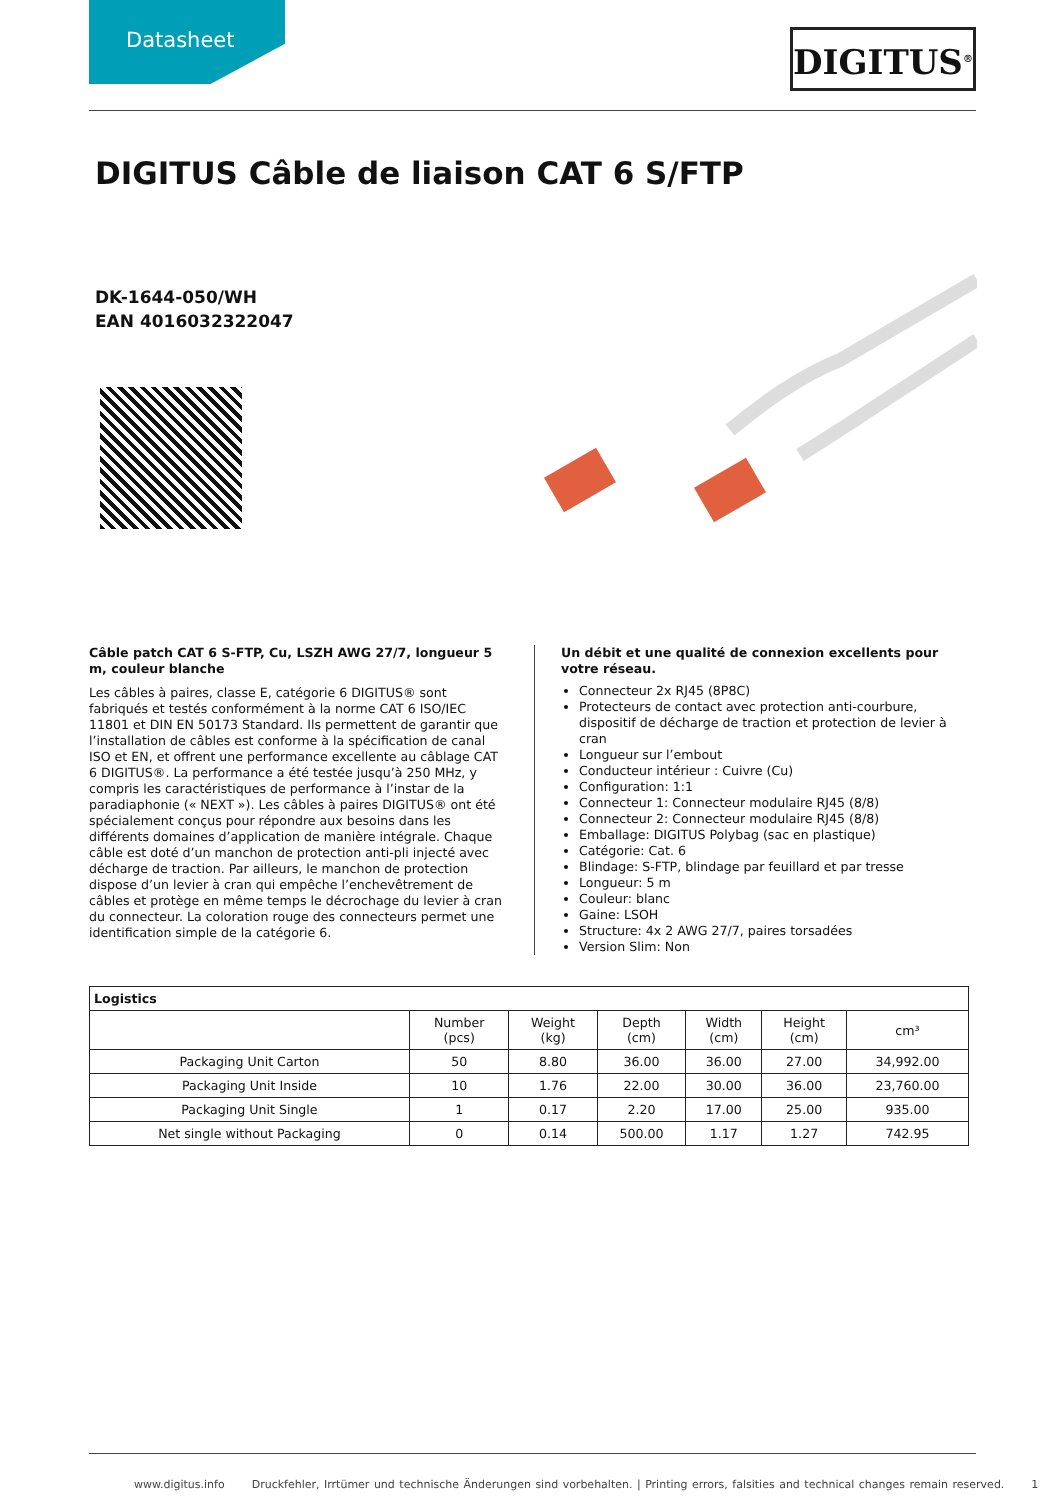Datasheet
DIGITUS<sup>®</sup>
DIGITUS Câble de liaison CAT 6 S/FTP
DK-1644-050/WH
EAN 4016032322047
Câble patch CAT 6 S-FTP, Cu, LSZH AWG 27/7, longueur 5 m, couleur blanche
Les câbles à paires, classe E, catégorie 6 DIGITUS® sont fabriqués et testés conformément à la norme CAT 6 ISO/IEC 11801 et DIN EN 50173 Standard. Ils permettent de garantir que l’installation de câbles est conforme à la spécification de canal ISO et EN, et offrent une performance excellente au câblage CAT 6 DIGITUS®. La performance a été testée jusqu’à 250 MHz, y compris les caractéristiques de performance à l’instar de la paradiaphonie (« NEXT »). Les câbles à paires DIGITUS® ont été spécialement conçus pour répondre aux besoins dans les différents domaines d’application de manière intégrale. Chaque câble est doté d’un manchon de protection anti-pli injecté avec décharge de traction. Par ailleurs, le manchon de protection dispose d’un levier à cran qui empêche l’enchevêtrement de câbles et protège en même temps le décrochage du levier à cran du connecteur. La coloration rouge des connecteurs permet une identification simple de la catégorie 6.
Un débit et une qualité de connexion excellents pour votre réseau.
Connecteur 2x RJ45 (8P8C)
Protecteurs de contact avec protection anti-courbure, dispositif de décharge de traction et protection de levier à cran
Longueur sur l’embout
Conducteur intérieur : Cuivre (Cu)
Configuration: 1:1
Connecteur 1: Connecteur modulaire RJ45 (8/8)
Connecteur 2: Connecteur modulaire RJ45 (8/8)
Emballage: DIGITUS Polybag (sac en plastique)
Catégorie: Cat. 6
Blindage: S-FTP, blindage par feuillard et par tresse
Longueur: 5 m
Couleur: blanc
Gaine: LSOH
Structure: 4x 2 AWG 27/7, paires torsadées
Version Slim: Non
| Logistics | | | | | | |
| --- | --- | --- | --- | --- | --- | --- |
| | Number (pcs) | Weight (kg) | Depth (cm) | Width (cm) | Height (cm) | cm³ |
| Packaging Unit Carton | 50 | 8.80 | 36.00 | 36.00 | 27.00 | 34,992.00 |
| Packaging Unit Inside | 10 | 1.76 | 22.00 | 30.00 | 36.00 | 23,760.00 |
| Packaging Unit Single | 1 | 0.17 | 2.20 | 17.00 | 25.00 | 935.00 |
| Net single without Packaging | 0 | 0.14 | 500.00 | 1.17 | 1.27 | 742.95 |
www.digitus.info Druckfehler, Irrtümer und technische Änderungen sind vorbehalten. | Printing errors, falsities and technical changes remain reserved. 1